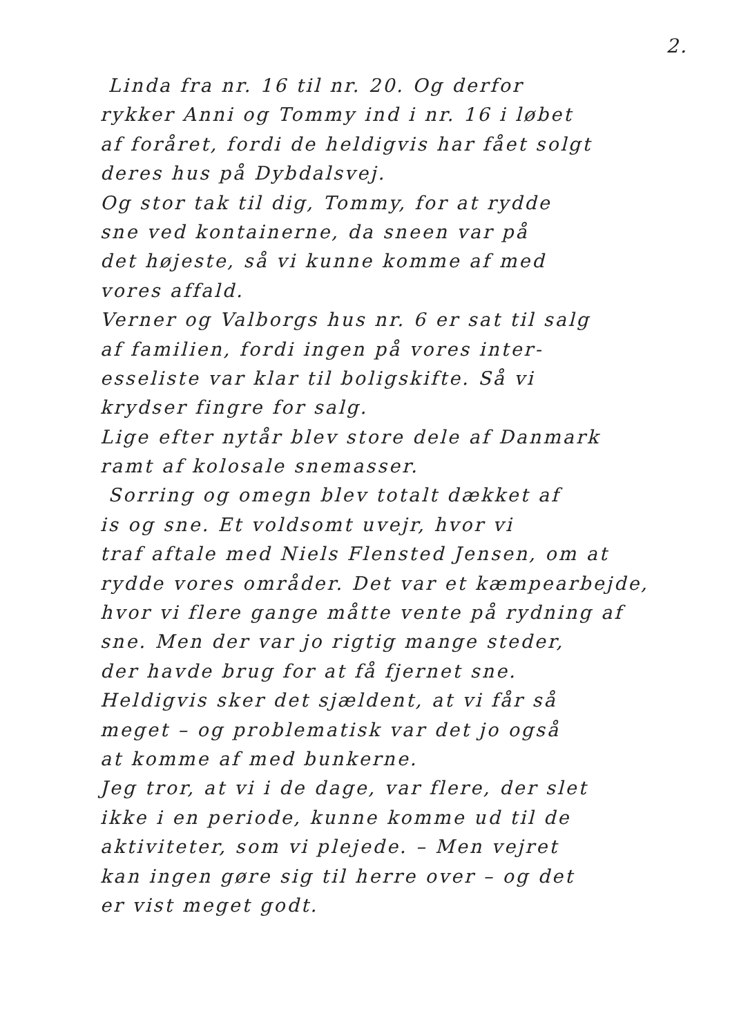2.
Linda fra nr. 16 til nr. 20. Og derfor
rykker Anni og Tommy ind i nr. 16 i løbet
af foråret, fordi de heldigvis har fået solgt
deres hus på Dybdalsvej.
Og stor tak til dig, Tommy, for at rydde
sne ved kontainerne, da sneen var på
det højeste, så vi kunne komme af med
vores affald.
Verner og Valborgs hus nr. 6 er sat til salg
af familien, fordi ingen på vores inter-
esseliste var klar til boligskifte. Så vi
krydser fingre for salg.
Lige efter nytår blev store dele af Danmark
ramt af kolosale snemasser.
Sorring og omegn blev totalt dækket af
is og sne. Et voldsomt uvejr, hvor vi
traf aftale med Niels Flensted Jensen, om at
rydde vores områder. Det var et kæmpearbejde,
hvor vi flere gange måtte vente på rydning af
sne. Men der var jo rigtig mange steder,
der havde brug for at få fjernet sne.
Heldigvis sker det sjældent, at vi får så
meget – og problematisk var det jo også
at komme af med bunkerne.
Jeg tror, at vi i de dage, var flere, der slet
ikke i en periode, kunne komme ud til de
aktiviteter, som vi plejede. – Men vejret
kan ingen gøre sig til herre over – og det
er vist meget godt.